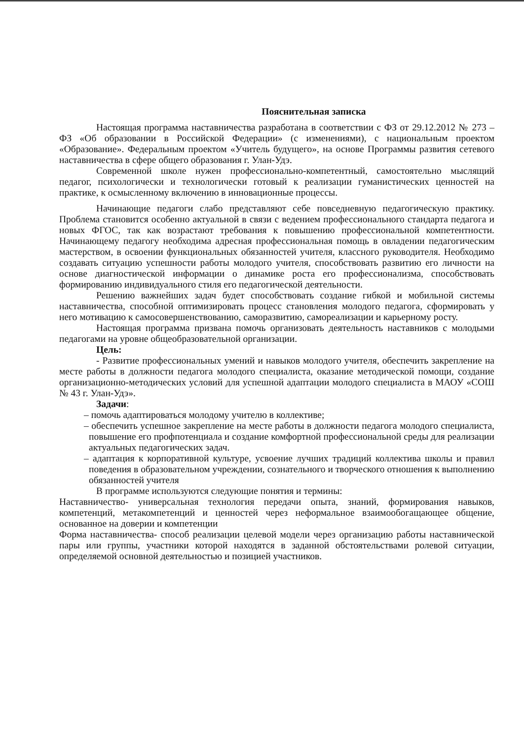Пояснительная записка
Настоящая программа наставничества разработана в соответствии с ФЗ от 29.12.2012 № 273 –ФЗ «Об образовании в Российской Федерации» (с изменениями), с национальным проектом «Образование». Федеральным проектом «Учитель будущего», на основе Программы развития сетевого наставничества в сфере общего образования г. Улан-Удэ.
Современной школе нужен профессионально-компетентный, самостоятельно мыслящий педагог, психологически и технологически готовый к реализации гуманистических ценностей на практике, к осмысленному включению в инновационные процессы.
Начинающие педагоги слабо представляют себе повседневную педагогическую практику. Проблема становится особенно актуальной в связи с ведением профессионального стандарта педагога и новых ФГОС, так как возрастают требования к повышению профессиональной компетентности. Начинающему педагогу необходима адресная профессиональная помощь в овладении педагогическим мастерством, в освоении функциональных обязанностей учителя, классного руководителя. Необходимо создавать ситуацию успешности работы молодого учителя, способствовать развитию его личности на основе диагностической информации о динамике роста его профессионализма, способствовать формированию индивидуального стиля его педагогической деятельности.
Решению важнейших задач будет способствовать создание гибкой и мобильной системы наставничества, способной оптимизировать процесс становления молодого педагога, сформировать у него мотивацию к самосовершенствованию, саморазвитию, самореализации и карьерному росту.
Настоящая программа призвана помочь организовать деятельность наставников с молодыми педагогами на уровне общеобразовательной организации.
Цель:
- Развитие профессиональных умений и навыков молодого учителя, обеспечить закрепление на месте работы в должности педагога молодого специалиста, оказание методической помощи, создание организационно-методических условий для успешной адаптации молодого специалиста в МАОУ «СОШ № 43 г. Улан-Удэ».
Задачи:
– помочь адаптироваться молодому учителю в коллективе;
– обеспечить успешное закрепление на месте работы в должности педагога молодого специалиста, повышение его профпотенциала и создание комфортной профессиональной среды для реализации актуальных педагогических задач.
– адаптация к корпоративной культуре, усвоение лучших традиций коллектива школы и правил поведения в образовательном учреждении, сознательного и творческого отношения к выполнению обязанностей учителя
В программе используются следующие понятия и термины:
Наставничество- универсальная технология передачи опыта, знаний, формирования навыков, компетенций, метакомпетенций и ценностей через неформальное взаимообогащающее общение, основанное на доверии и компетенции
Форма наставничества- способ реализации целевой модели через организацию работы наставнической пары или группы, участники которой находятся в заданной обстоятельствами ролевой ситуации, определяемой основной деятельностью и позицией участников.